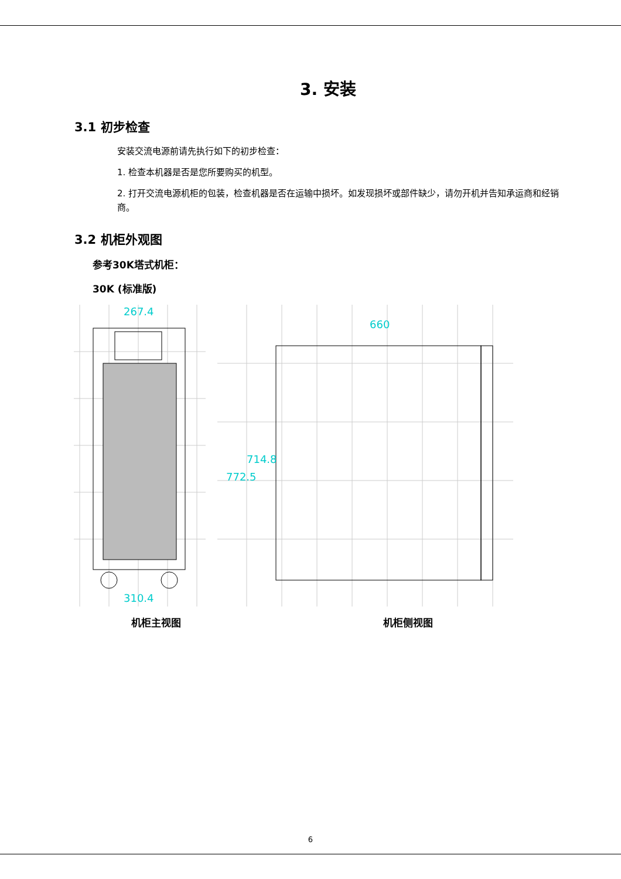3. 安装
3.1 初步检查
安装交流电源前请先执行如下的初步检查：
1. 检查本机器是否是您所要购买的机型。
2. 打开交流电源机柜的包装，检查机器是否在运输中损坏。如发现损坏或部件缺少，请勿开机并告知承运商和经销商。
3.2 机柜外观图
参考30K塔式机柜：
30K (标准版)
267.4
310.4
660
772.5
714.8
机柜主视图 机柜侧视图
6